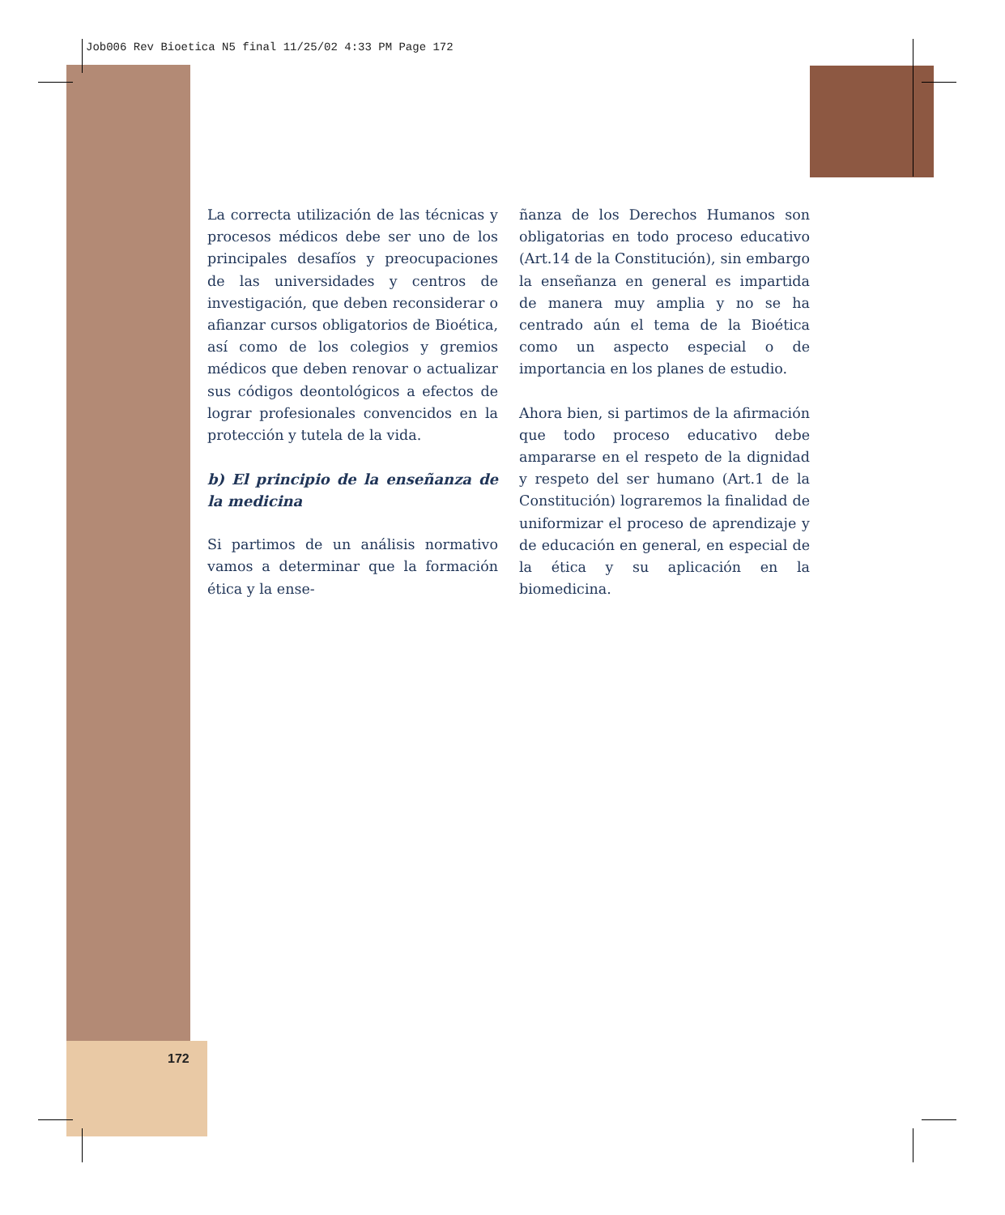Job006 Rev Bioetica N5 final 11/25/02 4:33 PM Page 172
172
La correcta utilización de las técnicas y procesos médicos debe ser uno de los principales desafíos y preocupaciones de las universidades y centros de investigación, que deben reconsiderar o afianzar cursos obligatorios de Bioética, así como de los colegios y gremios médicos que deben renovar o actualizar sus códigos deontológicos a efectos de lograr profesionales convencidos en la protección y tutela de la vida.
b) El principio de la enseñanza de la medicina
Si partimos de un análisis normativo vamos a determinar que la formación ética y la ense-
ñanza de los Derechos Humanos son obligatorias en todo proceso educativo (Art.14 de la Constitución), sin embargo la enseñanza en general es impartida de manera muy amplia y no se ha centrado aún el tema de la Bioética como un aspecto especial o de importancia en los planes de estudio.
Ahora bien, si partimos de la afirmación que todo proceso educativo debe ampararse en el respeto de la dignidad y respeto del ser humano (Art.1 de la Constitución) lograremos la finalidad de uniformizar el proceso de aprendizaje y de educación en general, en especial de la ética y su aplicación en la biomedicina.